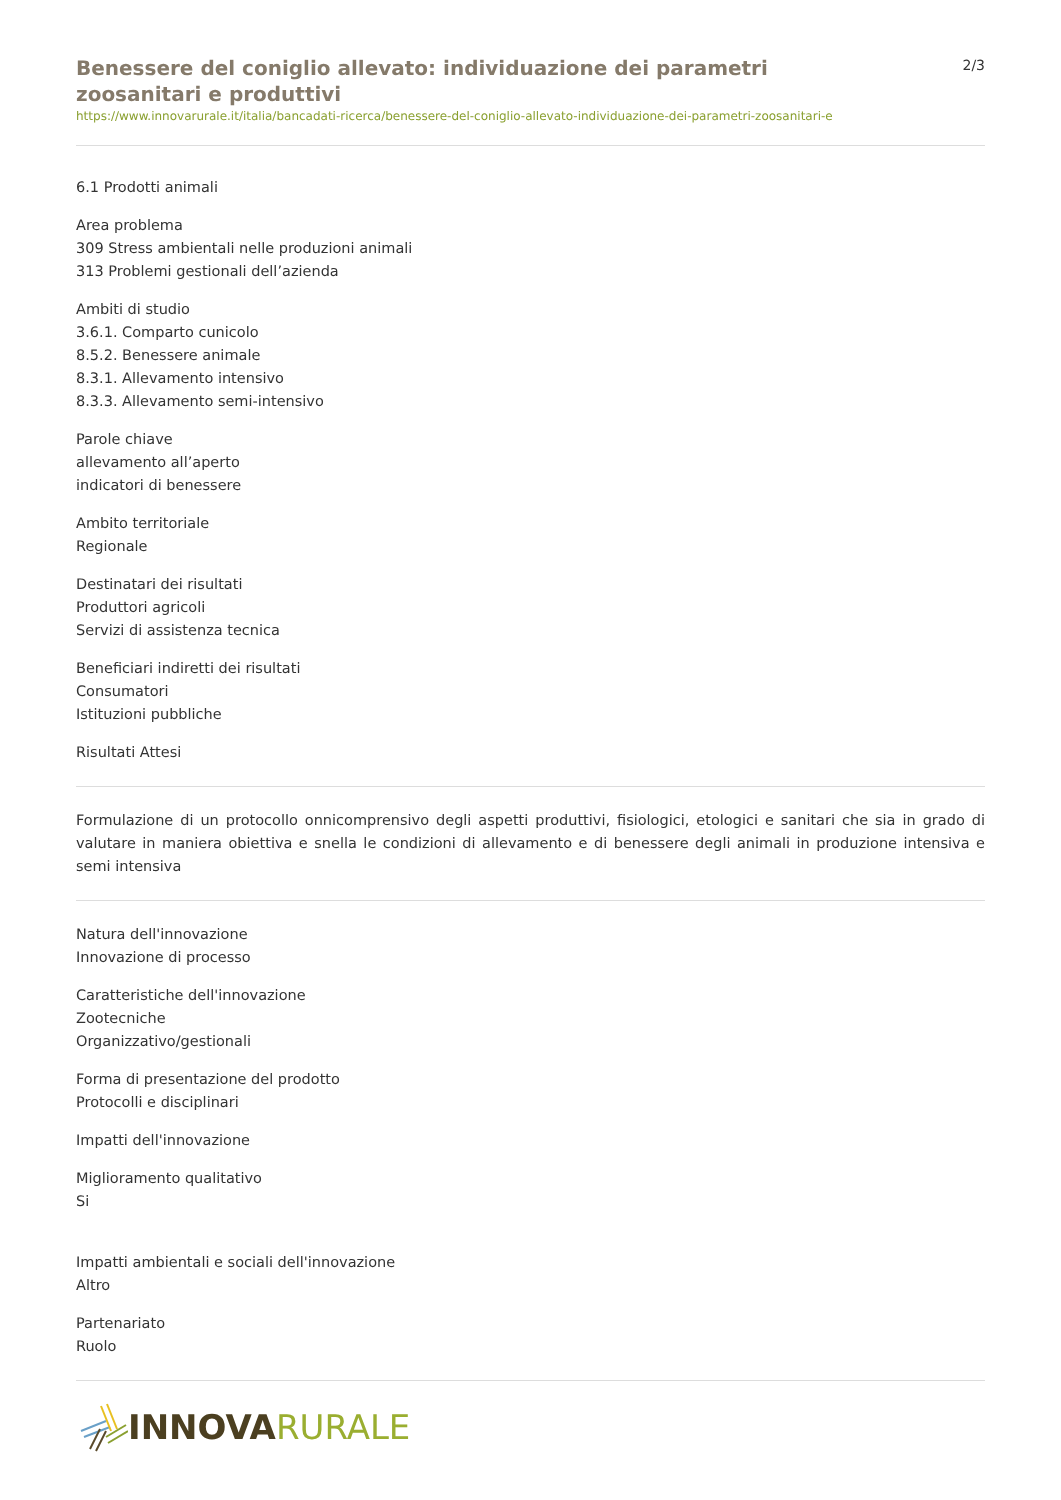Benessere del coniglio allevato: individuazione dei parametri zoosanitari e produttivi
2/3
https://www.innovarurale.it/italia/bancadati-ricerca/benessere-del-coniglio-allevato-individuazione-dei-parametri-zoosanitari-e
6.1 Prodotti animali
Area problema
309 Stress ambientali nelle produzioni animali
313 Problemi gestionali dell’azienda
Ambiti di studio
3.6.1. Comparto cunicolo
8.5.2. Benessere animale
8.3.1. Allevamento intensivo
8.3.3. Allevamento semi-intensivo
Parole chiave
allevamento all’aperto
indicatori di benessere
Ambito territoriale
Regionale
Destinatari dei risultati
Produttori agricoli
Servizi di assistenza tecnica
Beneficiari indiretti dei risultati
Consumatori
Istituzioni pubbliche
Risultati Attesi
Formulazione di un protocollo onnicomprensivo degli aspetti produttivi, fisiologici, etologici e sanitari che sia in grado di valutare in maniera obiettiva e snella le condizioni di allevamento e di benessere degli animali in produzione intensiva e semi intensiva
Natura dell'innovazione
Innovazione di processo
Caratteristiche dell'innovazione
Zootecniche
Organizzativo/gestionali
Forma di presentazione del prodotto
Protocolli e disciplinari
Impatti dell'innovazione
Miglioramento qualitativo
Si
Impatti ambientali e sociali dell'innovazione
Altro
Partenariato
Ruolo
INNOVA RURALE